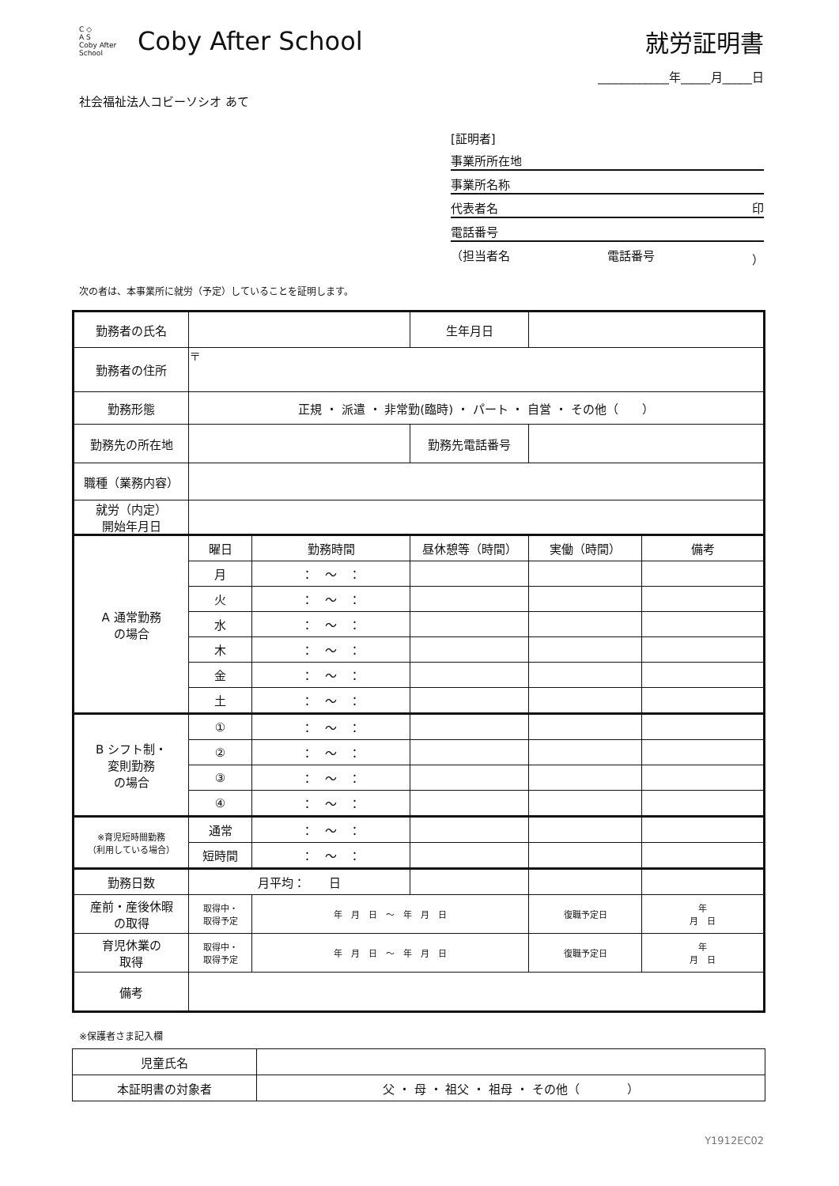C ◇
A S
Coby After School
Coby After School
就労証明書
____________年_____月_____日
社会福祉法人コビーソシオ あて
[証明者]
事業所所在地
事業所名称
代表者名 印
電話番号
（担当者名 電話番号 ）
次の者は、本事業所に就労（予定）していることを証明します。
| 勤務者の氏名 | | | 生年月日 | | |
| 勤務者の住所 | 〒 | | | | |
| 勤務形態 | 正規 ・ 派遣 ・ 非常勤(臨時) ・ パート ・ 自営 ・ その他（ ） | | | | |
| 勤務先の所在地 | | | 勤務先電話番号 | | |
| 職種（業務内容） | | | | | |
| 就労（内定） 開始年月日 | | | | | |
| A 通常勤務 の場合 | 曜日 | 勤務時間 | 昼休憩等（時間） | 実働（時間） | 備考 |
| | 月 | ： ～ ： | | | |
| | 火 | ： ～ ： | | | |
| | 水 | ： ～ ： | | | |
| | 木 | ： ～ ： | | | |
| | 金 | ： ～ ： | | | |
| | 土 | ： ～ ： | | | |
| B シフト制・ 変則勤務 の場合 | ① | ： ～ ： | | | |
| | ② | ： ～ ： | | | |
| | ③ | ： ～ ： | | | |
| | ④ | ： ～ ： | | | |
| ※育児短時間勤務 （利用している場合） | 通常 | ： ～ ： | | | |
| | 短時間 | ： ～ ： | | | |
| 勤務日数 | 月平均： 日 | | | | |
| 産前・産後休暇 の取得 | 取得中・ 取得予定 | 年 月 日 ～ 年 月 日 | | 復職予定日 | 年 月 日 |
| 育児休業の 取得 | 取得中・ 取得予定 | 年 月 日 ～ 年 月 日 | | 復職予定日 | 年 月 日 |
| 備考 | | | | | |
※保護者さま記入欄
| 児童氏名 | |
| 本証明書の対象者 | 父 ・ 母 ・ 祖父 ・ 祖母 ・ その他（ ） |
Y1912EC02